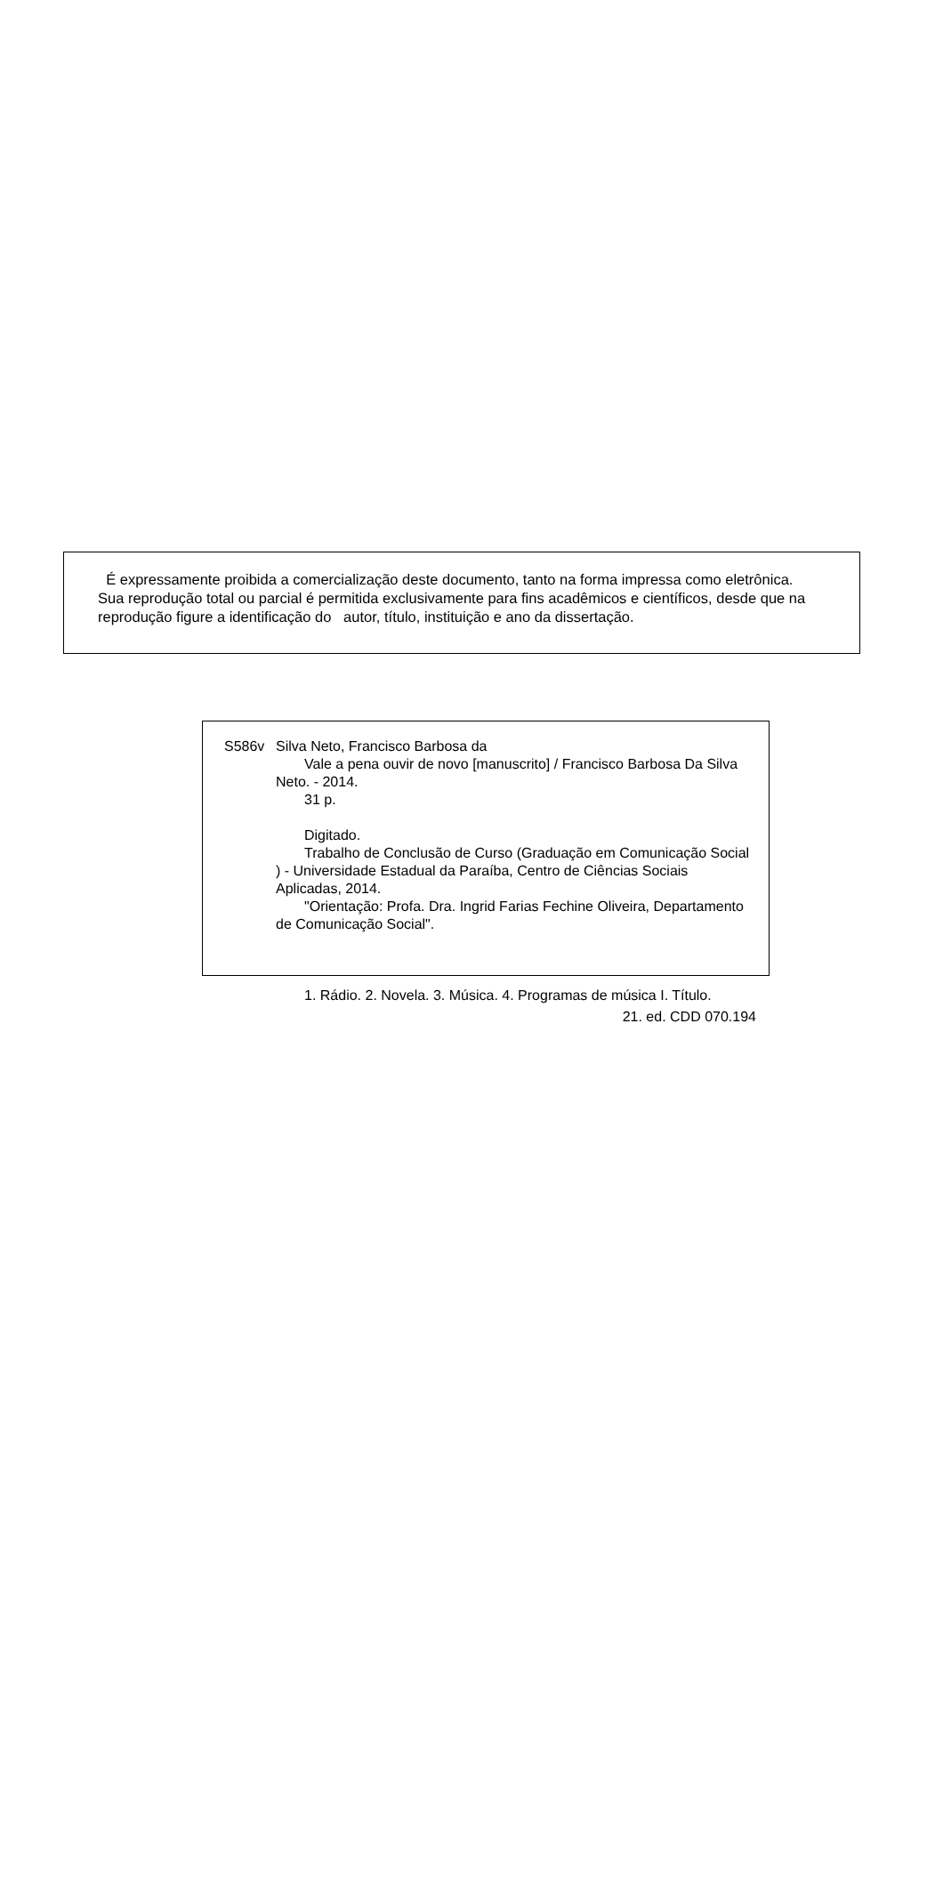É expressamente proibida a comercialização deste documento, tanto na forma impressa como eletrônica.
Sua reprodução total ou parcial é permitida exclusivamente para fins acadêmicos e científicos, desde que na
reprodução figure a identificação do autor, título, instituição e ano da dissertação.
S586v Silva Neto, Francisco Barbosa da
Vale a pena ouvir de novo [manuscrito] / Francisco Barbosa Da Silva Neto. - 2014.
31 p.
Digitado.
Trabalho de Conclusão de Curso (Graduação em Comunicação Social ) - Universidade Estadual da Paraíba, Centro de Ciências Sociais Aplicadas, 2014.
"Orientação: Profa. Dra. Ingrid Farias Fechine Oliveira, Departamento de Comunicação Social".
1. Rádio. 2. Novela. 3. Música. 4. Programas de música I. Título.
21. ed. CDD 070.194